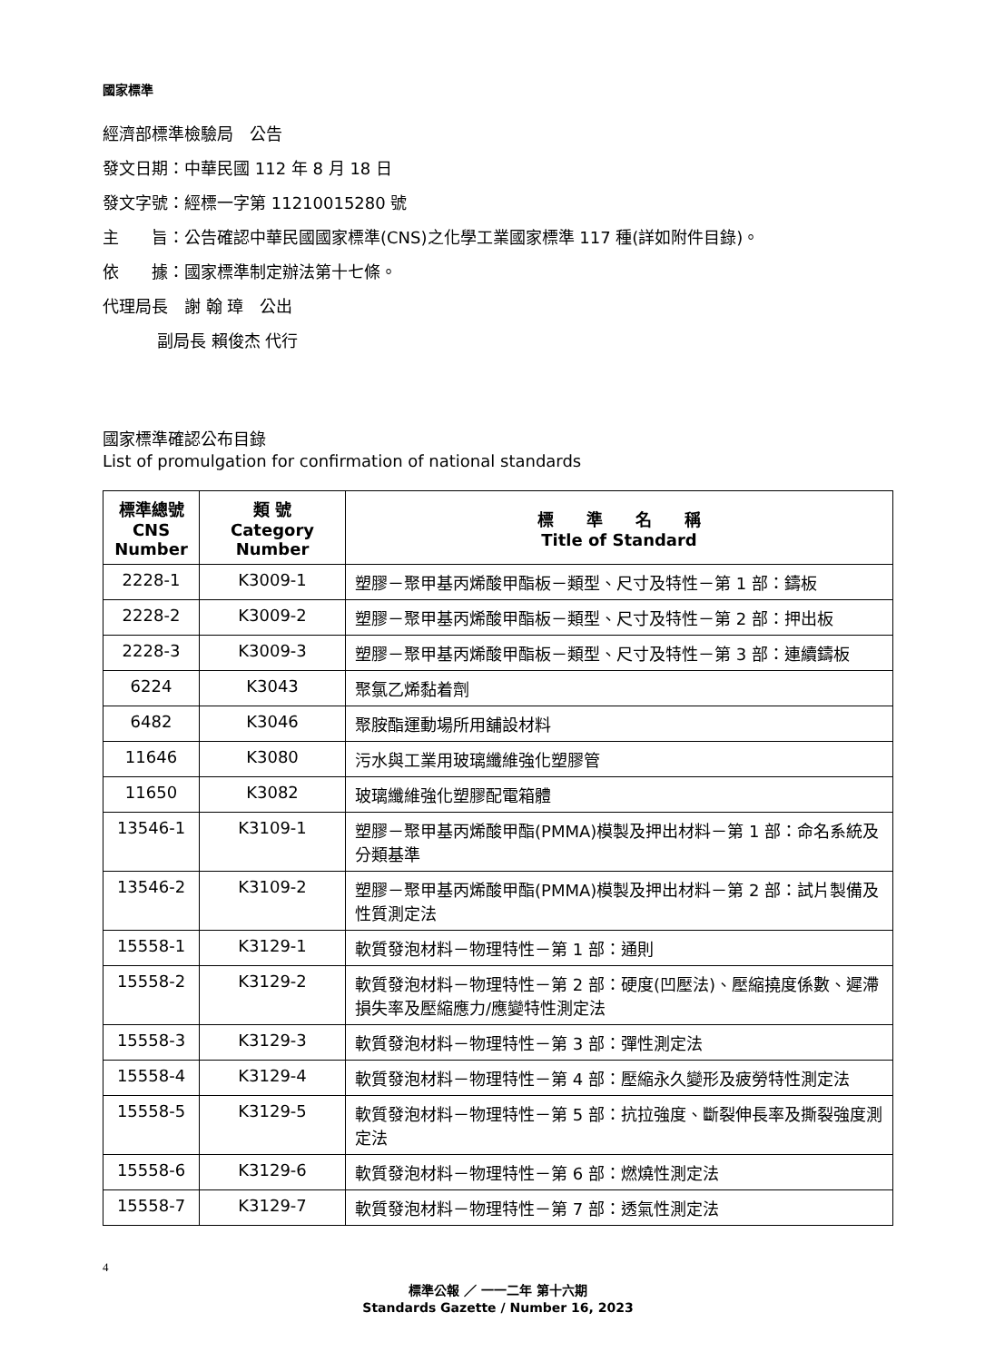國家標準
經濟部標準檢驗局　公告
發文日期：中華民國 112 年 8 月 18 日
發文字號：經標一字第 11210015280 號
主　　旨：公告確認中華民國國家標準(CNS)之化學工業國家標準 117 種(詳如附件目錄)。
依　　據：國家標準制定辦法第十七條。
代理局長　謝 翰 璋　公出
副局長 賴俊杰 代行
國家標準確認公布目錄
List of promulgation for confirmation of national standards
| 標準總號 CNS Number | 類 號 Category Number | 標 準 名 稱 Title of Standard |
| --- | --- | --- |
| 2228-1 | K3009-1 | 塑膠－聚甲基丙烯酸甲酯板－類型、尺寸及特性－第 1 部：鑄板 |
| 2228-2 | K3009-2 | 塑膠－聚甲基丙烯酸甲酯板－類型、尺寸及特性－第 2 部：押出板 |
| 2228-3 | K3009-3 | 塑膠－聚甲基丙烯酸甲酯板－類型、尺寸及特性－第 3 部：連續鑄板 |
| 6224 | K3043 | 聚氯乙烯黏着劑 |
| 6482 | K3046 | 聚胺酯運動場所用舖設材料 |
| 11646 | K3080 | 污水與工業用玻璃纖維強化塑膠管 |
| 11650 | K3082 | 玻璃纖維強化塑膠配電箱體 |
| 13546-1 | K3109-1 | 塑膠－聚甲基丙烯酸甲酯(PMMA)模製及押出材料－第 1 部：命名系統及分類基準 |
| 13546-2 | K3109-2 | 塑膠－聚甲基丙烯酸甲酯(PMMA)模製及押出材料－第 2 部：試片製備及性質測定法 |
| 15558-1 | K3129-1 | 軟質發泡材料－物理特性－第 1 部：通則 |
| 15558-2 | K3129-2 | 軟質發泡材料－物理特性－第 2 部：硬度(凹壓法)、壓縮撓度係數、遲滯損失率及壓縮應力/應變特性測定法 |
| 15558-3 | K3129-3 | 軟質發泡材料－物理特性－第 3 部：彈性測定法 |
| 15558-4 | K3129-4 | 軟質發泡材料－物理特性－第 4 部：壓縮永久變形及疲勞特性測定法 |
| 15558-5 | K3129-5 | 軟質發泡材料－物理特性－第 5 部：抗拉強度、斷裂伸長率及撕裂強度測定法 |
| 15558-6 | K3129-6 | 軟質發泡材料－物理特性－第 6 部：燃燒性測定法 |
| 15558-7 | K3129-7 | 軟質發泡材料－物理特性－第 7 部：透氣性測定法 |
4
標準公報 ／ 一一二年 第十六期
Standards Gazette / Number 16, 2023